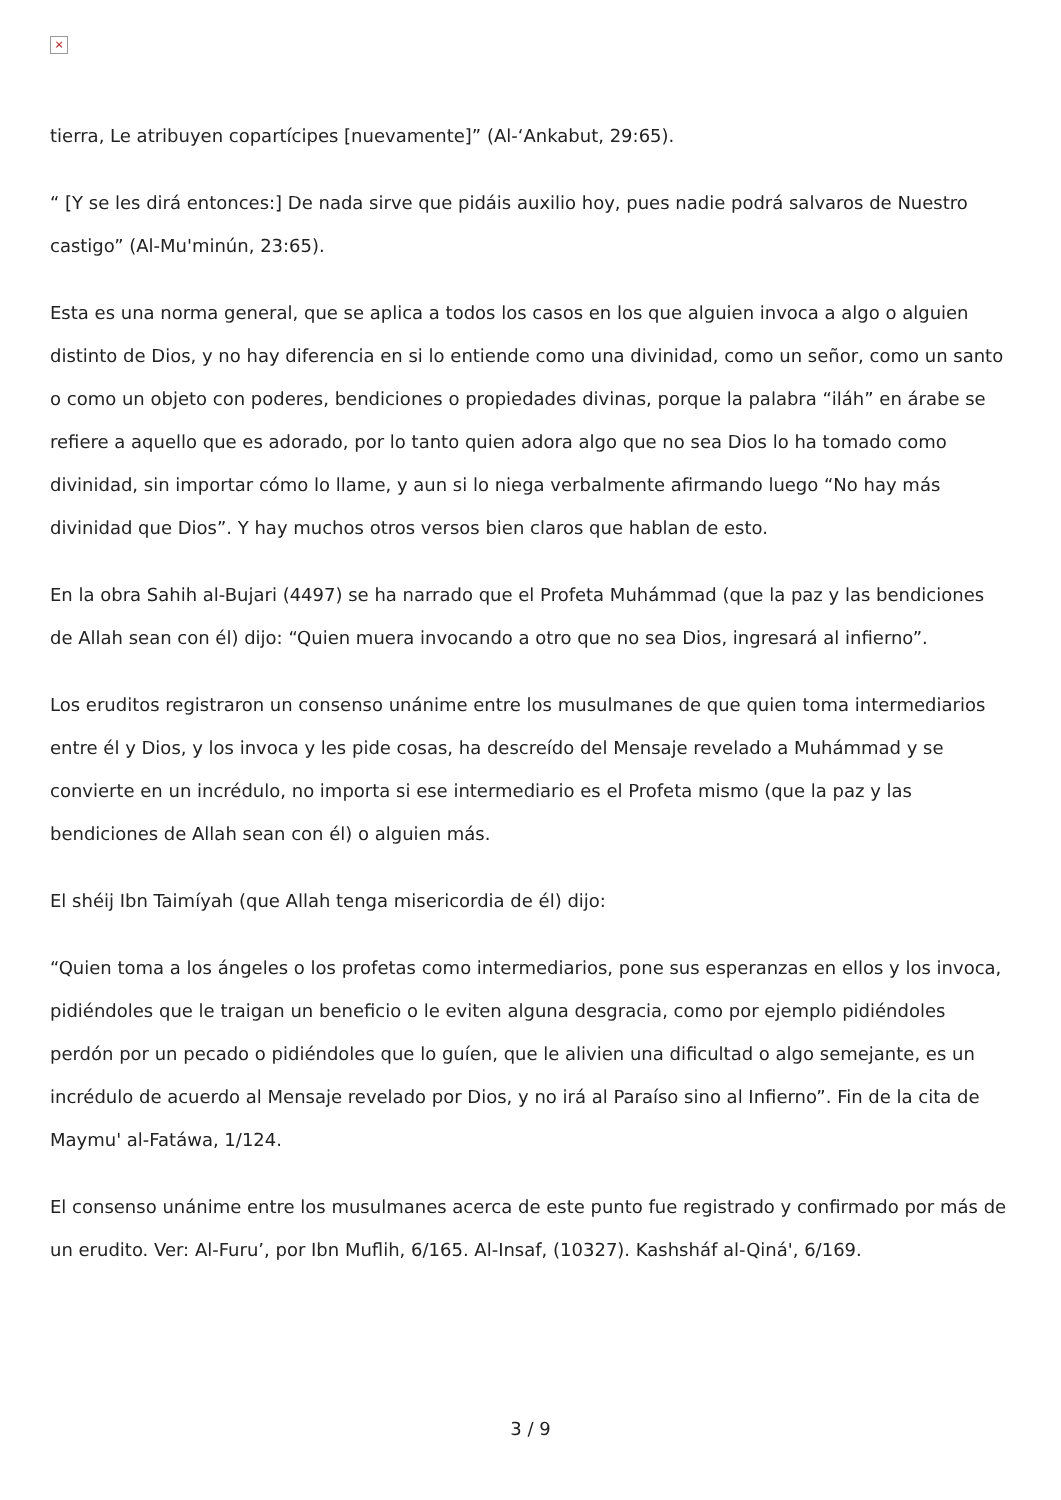×
tierra, Le atribuyen copartícipes [nuevamente]” (Al-‘Ankabut, 29:65).
“ [Y se les dirá entonces:] De nada sirve que pidáis auxilio hoy, pues nadie podrá salvaros de Nuestro castigo” (Al-Mu'minún, 23:65).
Esta es una norma general, que se aplica a todos los casos en los que alguien invoca a algo o alguien distinto de Dios, y no hay diferencia en si lo entiende como una divinidad, como un señor, como un santo o como un objeto con poderes, bendiciones o propiedades divinas, porque la palabra “iláh” en árabe se refiere a aquello que es adorado, por lo tanto quien adora algo que no sea Dios lo ha tomado como divinidad, sin importar cómo lo llame, y aun si lo niega verbalmente afirmando luego “No hay más divinidad que Dios”. Y hay muchos otros versos bien claros que hablan de esto.
En la obra Sahih al-Bujari (4497) se ha narrado que el Profeta Muhámmad (que la paz y las bendiciones de Allah sean con él) dijo: “Quien muera invocando a otro que no sea Dios, ingresará al infierno”.
Los eruditos registraron un consenso unánime entre los musulmanes de que quien toma intermediarios entre él y Dios, y los invoca y les pide cosas, ha descreído del Mensaje revelado a Muhámmad y se convierte en un incrédulo, no importa si ese intermediario es el Profeta mismo (que la paz y las bendiciones de Allah sean con él) o alguien más.
El shéij Ibn Taimíyah (que Allah tenga misericordia de él) dijo:
“Quien toma a los ángeles o los profetas como intermediarios, pone sus esperanzas en ellos y los invoca, pidiéndoles que le traigan un beneficio o le eviten alguna desgracia, como por ejemplo pidiéndoles perdón por un pecado o pidiéndoles que lo guíen, que le alivien una dificultad o algo semejante, es un incrédulo de acuerdo al Mensaje revelado por Dios, y no irá al Paraíso sino al Infierno”. Fin de la cita de Maymu' al-Fatáwa, 1/124.
El consenso unánime entre los musulmanes acerca de este punto fue registrado y confirmado por más de un erudito. Ver: Al-Furu’, por Ibn Muflih, 6/165. Al-Insaf, (10327). Kashsháf al-Qiná', 6/169.
3 / 9